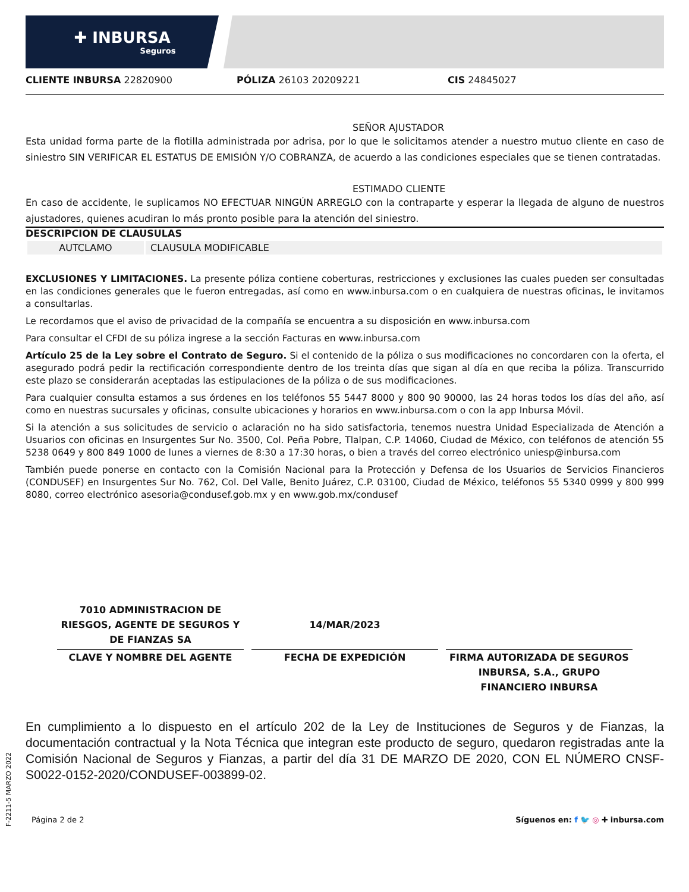F-2211-5 MARZO 2022
✚ INBURSA
Seguros
CLIENTE INBURSA 22820900 PÓLIZA 26103 20209221 CIS 24845027
SEÑOR AJUSTADOR
Esta unidad forma parte de la flotilla administrada por adrisa, por lo que le solicitamos atender a nuestro mutuo cliente en caso de siniestro SIN VERIFICAR EL ESTATUS DE EMISIÓN Y/O COBRANZA, de acuerdo a las condiciones especiales que se tienen contratadas.
ESTIMADO CLIENTE
En caso de accidente, le suplicamos NO EFECTUAR NINGÚN ARREGLO con la contraparte y esperar la llegada de alguno de nuestros ajustadores, quienes acudiran lo más pronto posible para la atención del siniestro.
DESCRIPCION DE CLAUSULAS
| AUTCLAMO | CLAUSULA MODIFICABLE |
EXCLUSIONES Y LIMITACIONES. La presente póliza contiene coberturas, restricciones y exclusiones las cuales pueden ser consultadas en las condiciones generales que le fueron entregadas, así como en www.inbursa.com o en cualquiera de nuestras oficinas, le invitamos a consultarlas.
Le recordamos que el aviso de privacidad de la compañía se encuentra a su disposición en www.inbursa.com
Para consultar el CFDI de su póliza ingrese a la sección Facturas en www.inbursa.com
Artículo 25 de la Ley sobre el Contrato de Seguro. Si el contenido de la póliza o sus modificaciones no concordaren con la oferta, el asegurado podrá pedir la rectificación correspondiente dentro de los treinta días que sigan al día en que reciba la póliza. Transcurrido este plazo se considerarán aceptadas las estipulaciones de la póliza o de sus modificaciones.
Para cualquier consulta estamos a sus órdenes en los teléfonos 55 5447 8000 y 800 90 90000, las 24 horas todos los días del año, así como en nuestras sucursales y oficinas, consulte ubicaciones y horarios en www.inbursa.com o con la app Inbursa Móvil.
Si la atención a sus solicitudes de servicio o aclaración no ha sido satisfactoria, tenemos nuestra Unidad Especializada de Atención a Usuarios con oficinas en Insurgentes Sur No. 3500, Col. Peña Pobre, Tlalpan, C.P. 14060, Ciudad de México, con teléfonos de atención 55 5238 0649 y 800 849 1000 de lunes a viernes de 8:30 a 17:30 horas, o bien a través del correo electrónico uniesp@inbursa.com
También puede ponerse en contacto con la Comisión Nacional para la Protección y Defensa de los Usuarios de Servicios Financieros (CONDUSEF) en Insurgentes Sur No. 762, Col. Del Valle, Benito Juárez, C.P. 03100, Ciudad de México, teléfonos 55 5340 0999 y 800 999 8080, correo electrónico asesoria@condusef.gob.mx y en www.gob.mx/condusef
7010 ADMINISTRACION DE RIESGOS, AGENTE DE SEGUROS Y DE FIANZAS SA
CLAVE Y NOMBRE DEL AGENTE
14/MAR/2023
FECHA DE EXPEDICIÓN
FIRMA AUTORIZADA DE SEGUROS INBURSA, S.A., GRUPO FINANCIERO INBURSA
En cumplimiento a lo dispuesto en el artículo 202 de la Ley de Instituciones de Seguros y de Fianzas, la documentación contractual y la Nota Técnica que integran este producto de seguro, quedaron registradas ante la Comisión Nacional de Seguros y Fianzas, a partir del día 31 DE MARZO DE 2020, CON EL NÚMERO CNSF-S0022-0152-2020/CONDUSEF-003899-02.
Página 2 de 2 Síguenos en: f 🐦 ◎ ✚ inbursa.com